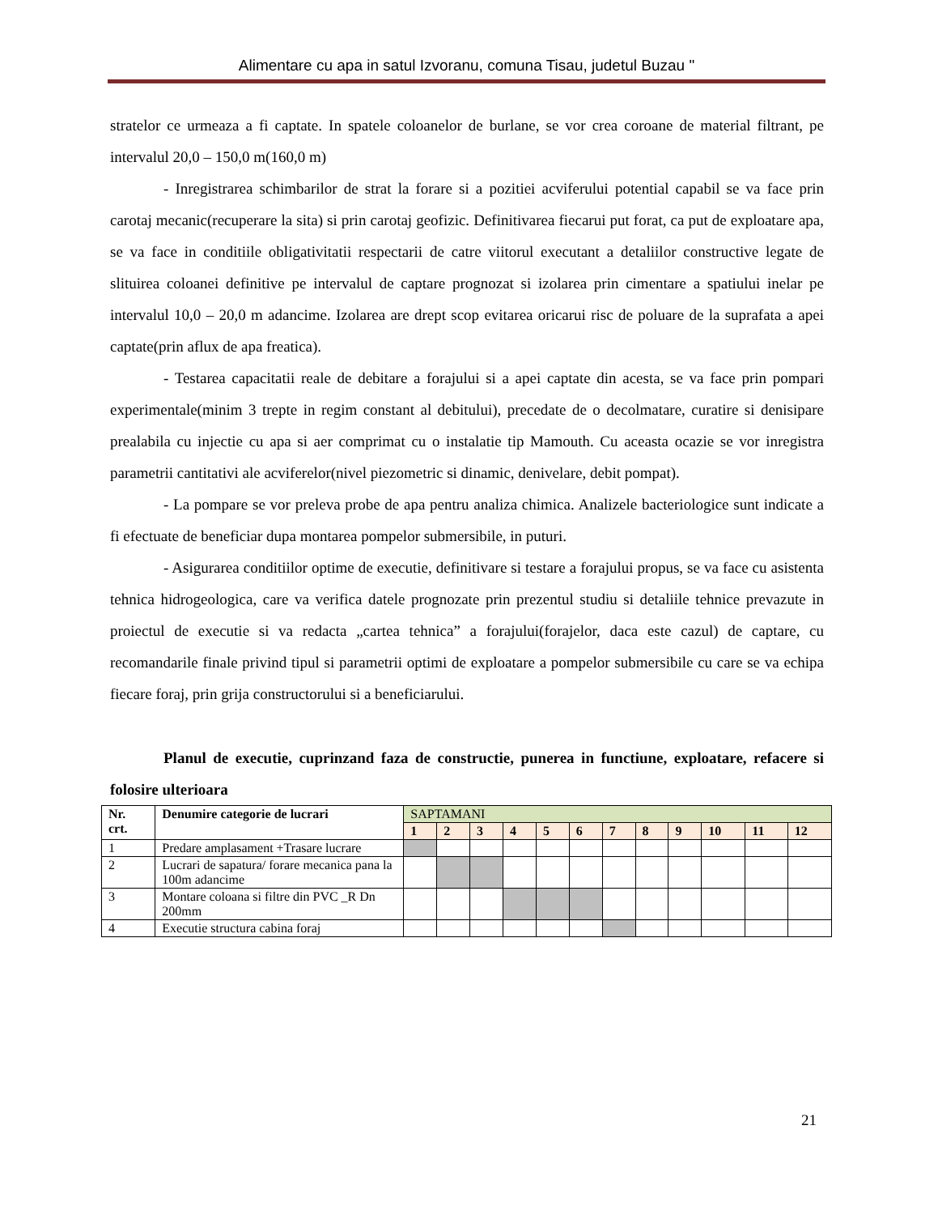Alimentare cu apa in satul Izvoranu, comuna Tisau, judetul Buzau "
stratelor ce urmeaza a fi captate. In spatele coloanelor de burlane, se vor crea coroane de material filtrant, pe intervalul 20,0 – 150,0 m(160,0 m)
- Inregistrarea schimbarilor de strat la forare si a pozitiei acviferului potential capabil se va face prin carotaj mecanic(recuperare la sita) si prin carotaj geofizic. Definitivarea fiecarui put forat, ca put de exploatare apa, se va face in conditiile obligativitatii respectarii de catre viitorul executant a detaliilor constructive legate de slituirea coloanei definitive pe intervalul de captare prognozat si izolarea prin cimentare a spatiului inelar pe intervalul 10,0 – 20,0 m adancime. Izolarea are drept scop evitarea oricarui risc de poluare de la suprafata a apei captate(prin aflux de apa freatica).
- Testarea capacitatii reale de debitare a forajului si a apei captate din acesta, se va face prin pompari experimentale(minim 3 trepte in regim constant al debitului), precedate de o decolmatare, curatire si denisipare prealabila cu injectie cu apa si aer comprimat cu o instalatie tip Mamouth. Cu aceasta ocazie se vor inregistra parametrii cantitativi ale acviferelor(nivel piezometric si dinamic, denivelare, debit pompat).
- La pompare se vor preleva probe de apa pentru analiza chimica. Analizele bacteriologice sunt indicate a fi efectuate de beneficiar dupa montarea pompelor submersibile, in puturi.
- Asigurarea conditiilor optime de executie, definitivare si testare a forajului propus, se va face cu asistenta tehnica hidrogeologica, care va verifica datele prognozate prin prezentul studiu si detaliile tehnice prevazute in proiectul de executie si va redacta „cartea tehnica” a forajului(forajelor, daca este cazul) de captare, cu recomandarile finale privind tipul si parametrii optimi de exploatare a pompelor submersibile cu care se va echipa fiecare foraj, prin grija constructorului si a beneficiarului.
Planul de executie, cuprinzand faza de constructie, punerea in functiune, exploatare, refacere si folosire ulterioara
| Nr. crt. | Denumire categorie de lucrari | SAPTAMANI | | | | | | | | | | | |
| | | 1 | 2 | 3 | 4 | 5 | 6 | 7 | 8 | 9 | 10 | 11 | 12 |
| 1 | Predare amplasament +Trasare lucrare | | | | | | | | | | | | |
| 2 | Lucrari de sapatura/ forare mecanica pana la 100m adancime | | | | | | | | | | | | |
| 3 | Montare coloana si filtre din PVC _R Dn 200mm | | | | | | | | | | | | |
| 4 | Executie structura cabina foraj | | | | | | | | | | | | |
21